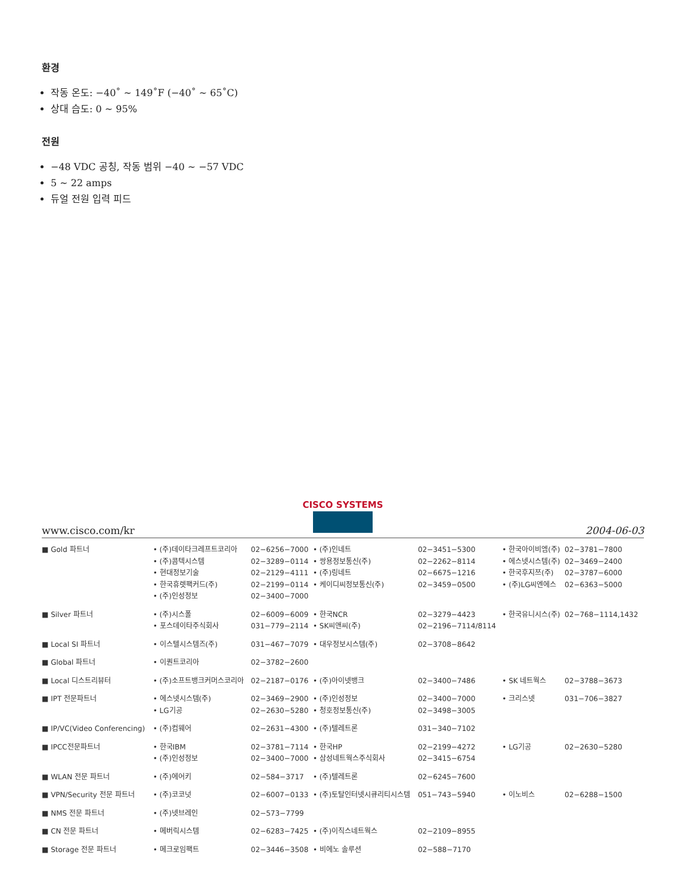환경
작동 온도: −40˚ ~ 149˚F (−40˚ ~ 65˚C)
상대 습도: 0 ~ 95%
전원
−48 VDC 공칭, 작동 범위 −40 ~ −57 VDC
5 ~ 22 amps
듀얼 전원 입력 피드
CISCO SYSTEMS
www.cisco.com/kr 2004-06-03
| ■ Gold 파트너 | • (주)데이타크레프트코리아 | 02−6256−7000 | • (주)인네트 | 02−3451−5300 | • 한국아이비엠(주) | 02−3781−7800 |
| | • (주)콤텍시스템 | 02−3289−0114 | • 쌍용정보통신(주) | 02−2262−8114 | • 에스넷시스템(주) | 02−3469−2400 |
| | • 현대정보기술 | 02−2129−4111 | • (주)링네트 | 02−6675−1216 | • 한국후지쯔(주) | 02−3787−6000 |
| | • 한국휴렛팩커드(주) | 02−2199−0114 | • 케이디씨정보통신(주) | 02−3459−0500 | • (주)LG씨엔에스 | 02−6363−5000 |
| | • (주)인성정보 | 02−3400−7000 | | | | |
| ■ Silver 파트너 | • (주)시스폴 | 02−6009−6009 | • 한국NCR | 02−3279−4423 | • 한국유니시스(주) | 02−768−1114,1432 |
| | • 포스데이타주식회사 | 031−779−2114 | • SK씨앤씨(주) | 02−2196−7114/8114 | | |
| ■ Local SI 파트너 | • 이스텔시스템즈(주) | 031−467−7079 | • 대우정보시스템(주) | 02−3708−8642 | | |
| ■ Global 파트너 | • 이퀀트코리아 | 02−3782−2600 | | | | |
| ■ Local 디스트리뷰터 | • (주)소프트뱅크커머스코리아 | 02−2187−0176 | • (주)아이넷뱅크 | 02−3400−7486 | • SK 네트웍스 | 02−3788−3673 |
| ■ IPT 전문파트너 | • 에스넷시스템(주) | 02−3469−2900 | • (주)인성정보 | 02−3400−7000 | • 크리스넷 | 031−706−3827 |
| | • LG기공 | 02−2630−5280 | • 청호정보통신(주) | 02−3498−3005 | | |
| ■ IP/VC(Video Conferencing) | • (주)컴웨어 | 02−2631−4300 | • (주)텔레트론 | 031−340−7102 | | |
| ■ IPCC전문파트너 | • 한국IBM | 02−3781−7114 | • 한국HP | 02−2199−4272 | • LG기공 | 02−2630−5280 |
| | • (주)인성정보 | 02−3400−7000 | • 삼성네트웍스주식회사 | 02−3415−6754 | | |
| ■ WLAN 전문 파트너 | • (주)에어키 | 02−584−3717 | • (주)텔레트론 | 02−6245−7600 | | |
| ■ VPN/Security 전문 파트너 | • (주)코코넛 | 02−6007−0133 | • (주)토탈인터넷시큐리티시스템 | 051−743−5940 | • 이노비스 | 02−6288−1500 |
| ■ NMS 전문 파트너 | • (주)넷브레인 | 02−573−7799 | | | | |
| ■ CN 전문 파트너 | • 메버릭시스템 | 02−6283−7425 | • (주)이직스네트웍스 | 02−2109−8955 | | |
| ■ Storage 전문 파트너 | • 메크로임팩트 | 02−3446−3508 | • 비에노 솔루션 | 02−588−7170 | | |